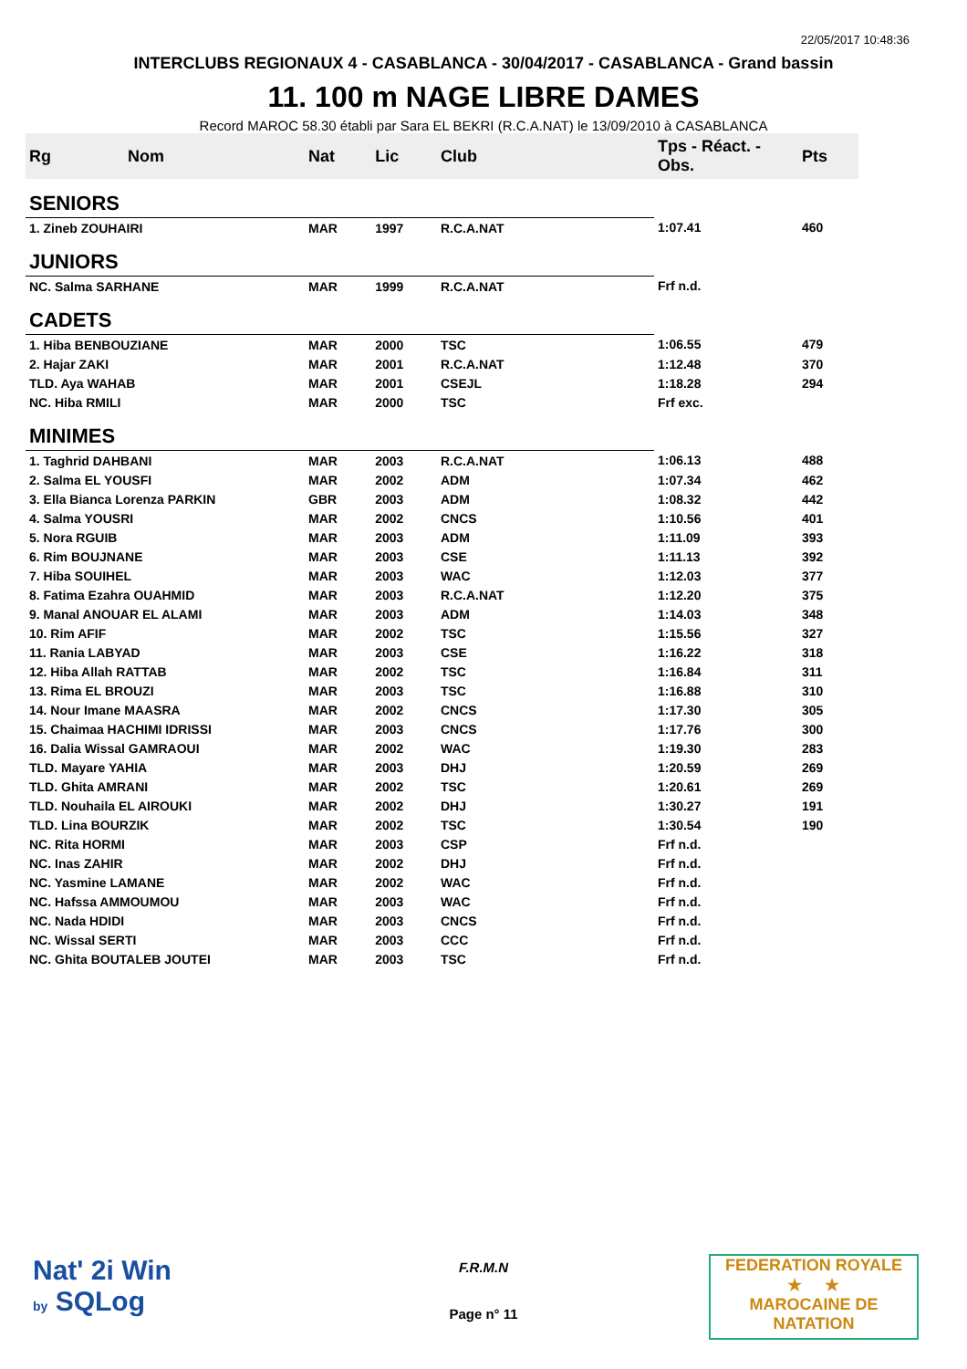22/05/2017 10:48:36
INTERCLUBS REGIONAUX 4 - CASABLANCA - 30/04/2017 - CASABLANCA - Grand bassin
11. 100 m NAGE LIBRE DAMES
Record MAROC 58.30 établi par Sara EL BEKRI (R.C.A.NAT) le 13/09/2010 à CASABLANCA
| Rg | Nom | Nat | Lic | Club | Tps - Réact. - Obs. | Pts |
| --- | --- | --- | --- | --- | --- | --- |
| SENIORS | | | | | | |
| 1. Zineb ZOUHAIRI | | MAR | 1997 | R.C.A.NAT | 1:07.41 | 460 |
| JUNIORS | | | | | | |
| NC. Salma SARHANE | | MAR | 1999 | R.C.A.NAT | Frf n.d. | |
| CADETS | | | | | | |
| 1. Hiba BENBOUZIANE | | MAR | 2000 | TSC | 1:06.55 | 479 |
| 2. Hajar ZAKI | | MAR | 2001 | R.C.A.NAT | 1:12.48 | 370 |
| TLD. Aya WAHAB | | MAR | 2001 | CSEJL | 1:18.28 | 294 |
| NC. Hiba RMILI | | MAR | 2000 | TSC | Frf exc. | |
| MINIMES | | | | | | |
| 1. Taghrid DAHBANI | | MAR | 2003 | R.C.A.NAT | 1:06.13 | 488 |
| 2. Salma EL YOUSFI | | MAR | 2002 | ADM | 1:07.34 | 462 |
| 3. Ella Bianca Lorenza PARKIN | | GBR | 2003 | ADM | 1:08.32 | 442 |
| 4. Salma YOUSRI | | MAR | 2002 | CNCS | 1:10.56 | 401 |
| 5. Nora RGUIB | | MAR | 2003 | ADM | 1:11.09 | 393 |
| 6. Rim BOUJNANE | | MAR | 2003 | CSE | 1:11.13 | 392 |
| 7. Hiba SOUIHEL | | MAR | 2003 | WAC | 1:12.03 | 377 |
| 8. Fatima Ezahra OUAHMID | | MAR | 2003 | R.C.A.NAT | 1:12.20 | 375 |
| 9. Manal ANOUAR EL ALAMI | | MAR | 2003 | ADM | 1:14.03 | 348 |
| 10. Rim AFIF | | MAR | 2002 | TSC | 1:15.56 | 327 |
| 11. Rania LABYAD | | MAR | 2003 | CSE | 1:16.22 | 318 |
| 12. Hiba Allah RATTAB | | MAR | 2002 | TSC | 1:16.84 | 311 |
| 13. Rima EL BROUZI | | MAR | 2003 | TSC | 1:16.88 | 310 |
| 14. Nour Imane MAASRA | | MAR | 2002 | CNCS | 1:17.30 | 305 |
| 15. Chaimaa HACHIMI IDRISSI | | MAR | 2003 | CNCS | 1:17.76 | 300 |
| 16. Dalia Wissal GAMRAOUI | | MAR | 2002 | WAC | 1:19.30 | 283 |
| TLD. Mayare YAHIA | | MAR | 2003 | DHJ | 1:20.59 | 269 |
| TLD. Ghita AMRANI | | MAR | 2002 | TSC | 1:20.61 | 269 |
| TLD. Nouhaila EL AIROUKI | | MAR | 2002 | DHJ | 1:30.27 | 191 |
| TLD. Lina BOURZIK | | MAR | 2002 | TSC | 1:30.54 | 190 |
| NC. Rita HORMI | | MAR | 2003 | CSP | Frf n.d. | |
| NC. Inas ZAHIR | | MAR | 2002 | DHJ | Frf n.d. | |
| NC. Yasmine LAMANE | | MAR | 2002 | WAC | Frf n.d. | |
| NC. Hafssa AMMOUMOU | | MAR | 2003 | WAC | Frf n.d. | |
| NC. Nada HDIDI | | MAR | 2003 | CNCS | Frf n.d. | |
| NC. Wissal SERTI | | MAR | 2003 | CCC | Frf n.d. | |
| NC. Ghita BOUTALEB JOUTEI | | MAR | 2003 | TSC | Frf n.d. | |
F.R.M.N
Page n° 11
Nat' 2i Win
by SQLog
FEDERATION ROYALE
★ ★
MAROCAINE DE NATATION